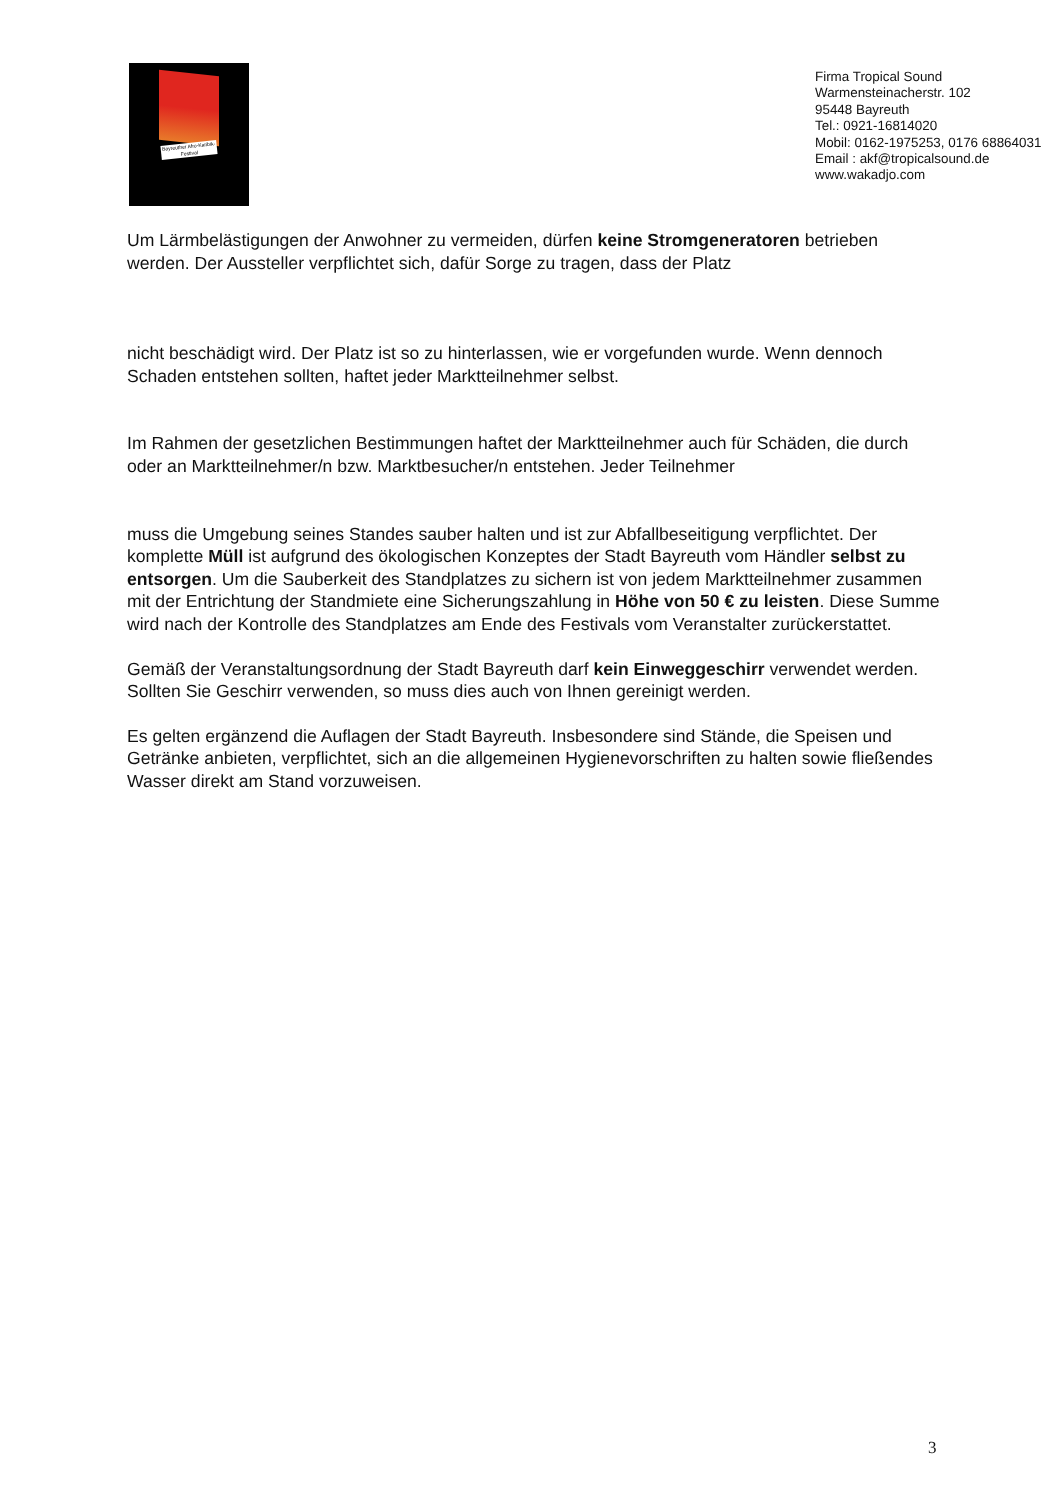Bayreuther Afro-Karibik-Festival
Firma Tropical Sound
Warmensteinacherstr. 102
95448 Bayreuth
Tel.: 0921-16814020
Mobil: 0162-1975253, 0176 68864031
Email : akf@tropicalsound.de
www.wakadjo.com
Um Lärmbelästigungen der Anwohner zu vermeiden, dürfen keine Stromgeneratoren betrieben werden. Der Aussteller verpflichtet sich, dafür Sorge zu tragen, dass der Platz
nicht beschädigt wird. Der Platz ist so zu hinterlassen, wie er vorgefunden wurde. Wenn dennoch Schaden entstehen sollten, haftet jeder Marktteilnehmer selbst.
Im Rahmen der gesetzlichen Bestimmungen haftet der Marktteilnehmer auch für Schäden, die durch oder an Marktteilnehmer/n bzw. Marktbesucher/n entstehen. Jeder Teilnehmer
muss die Umgebung seines Standes sauber halten und ist zur Abfallbeseitigung verpflichtet. Der komplette Müll ist aufgrund des ökologischen Konzeptes der Stadt Bayreuth vom Händler selbst zu entsorgen. Um die Sauberkeit des Standplatzes zu sichern ist von jedem Marktteilnehmer zusammen mit der Entrichtung der Standmiete eine Sicherungszahlung in Höhe von 50 € zu leisten. Diese Summe wird nach der Kontrolle des Standplatzes am Ende des Festivals vom Veranstalter zurückerstattet.
Gemäß der Veranstaltungsordnung der Stadt Bayreuth darf kein Einweggeschirr verwendet werden. Sollten Sie Geschirr verwenden, so muss dies auch von Ihnen gereinigt werden.
Es gelten ergänzend die Auflagen der Stadt Bayreuth. Insbesondere sind Stände, die Speisen und Getränke anbieten, verpflichtet, sich an die allgemeinen Hygienevorschriften zu halten sowie fließendes Wasser direkt am Stand vorzuweisen.
3